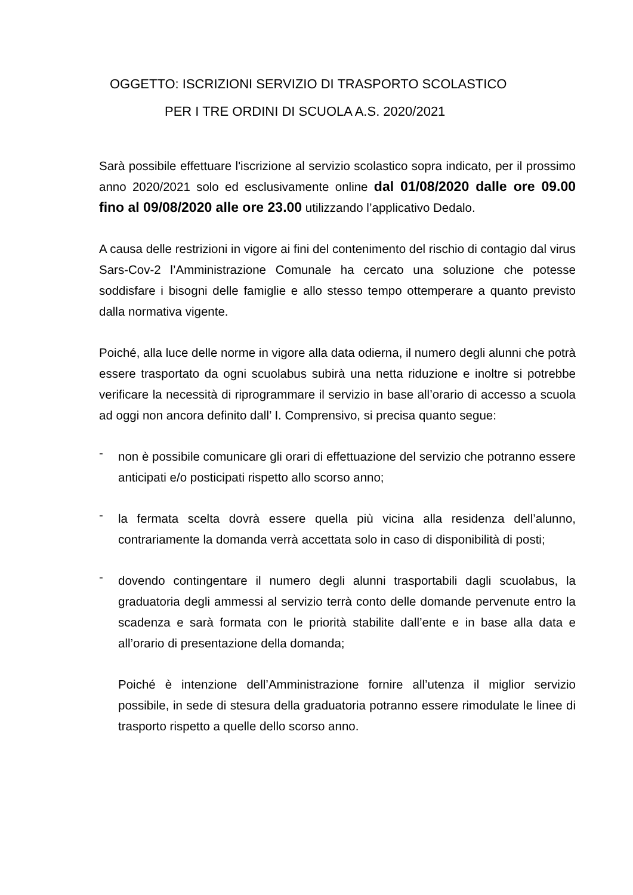OGGETTO: ISCRIZIONI SERVIZIO DI TRASPORTO SCOLASTICO
PER I TRE ORDINI DI SCUOLA A.S. 2020/2021
Sarà possibile effettuare l'iscrizione al servizio scolastico sopra indicato, per il prossimo anno 2020/2021 solo ed esclusivamente online dal 01/08/2020 dalle ore 09.00 fino al 09/08/2020 alle ore 23.00 utilizzando l’applicativo Dedalo.
A causa delle restrizioni in vigore ai fini del contenimento del rischio di contagio dal virus Sars-Cov-2 l’Amministrazione Comunale ha cercato una soluzione che potesse soddisfare i bisogni delle famiglie e allo stesso tempo ottemperare a quanto previsto dalla normativa vigente.
Poiché, alla luce delle norme in vigore alla data odierna, il numero degli alunni che potrà essere trasportato da ogni scuolabus subirà una netta riduzione e inoltre si potrebbe verificare la necessità di riprogrammare il servizio in base all’orario di accesso a scuola ad oggi non ancora definito dall’ I. Comprensivo, si precisa quanto segue:
-
non è possibile comunicare gli orari di effettuazione del servizio che potranno essere anticipati e/o posticipati rispetto allo scorso anno;
-
la fermata scelta dovrà essere quella più vicina alla residenza dell’alunno, contrariamente la domanda verrà accettata solo in caso di disponibilità di posti;
-
dovendo contingentare il numero degli alunni trasportabili dagli scuolabus, la graduatoria degli ammessi al servizio terrà conto delle domande pervenute entro la scadenza e sarà formata con le priorità stabilite dall’ente e in base alla data e all’orario di presentazione della domanda;
Poiché è intenzione dell’Amministrazione fornire all’utenza il miglior servizio possibile, in sede di stesura della graduatoria potranno essere rimodulate le linee di trasporto rispetto a quelle dello scorso anno.